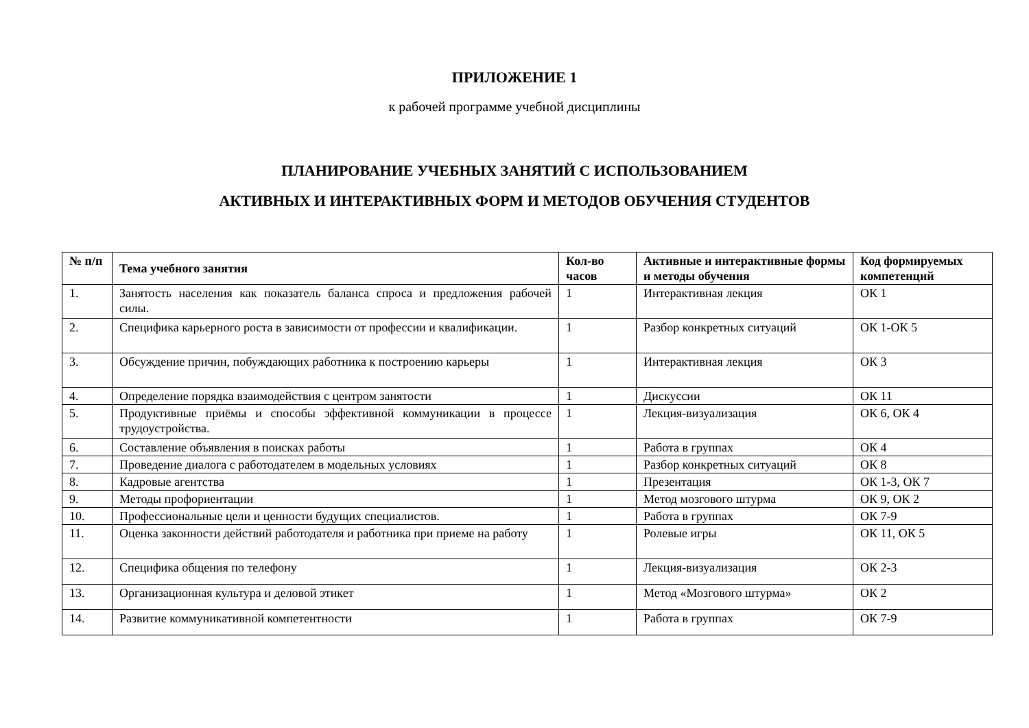ПРИЛОЖЕНИЕ 1
к рабочей программе учебной дисциплины
ПЛАНИРОВАНИЕ УЧЕБНЫХ ЗАНЯТИЙ С ИСПОЛЬЗОВАНИЕМ
АКТИВНЫХ И ИНТЕРАКТИВНЫХ ФОРМ И МЕТОДОВ ОБУЧЕНИЯ СТУДЕНТОВ
| № п/п | Тема учебного занятия | Кол-во часов | Активные и интерактивные формы и методы обучения | Код формируемых компетенций |
| --- | --- | --- | --- | --- |
| 1. | Занятость населения как показатель баланса спроса и предложения рабочей силы. | 1 | Интерактивная лекция | ОК 1 |
| 2. | Специфика карьерного роста в зависимости от профессии и квалификации. | 1 | Разбор конкретных ситуаций | ОК 1-ОК 5 |
| 3. | Обсуждение причин, побуждающих работника к построению карьеры | 1 | Интерактивная лекция | ОК 3 |
| 4. | Определение порядка взаимодействия с центром занятости | 1 | Дискуссии | ОК 11 |
| 5. | Продуктивные приёмы и способы эффективной коммуникации в процессе трудоустройства. | 1 | Лекция-визуализация | ОК 6, ОК 4 |
| 6. | Составление объявления в поисках работы | 1 | Работа в группах | ОК 4 |
| 7. | Проведение диалога с работодателем в модельных условиях | 1 | Разбор конкретных ситуаций | ОК 8 |
| 8. | Кадровые агентства | 1 | Презентация | ОК 1-3, ОК 7 |
| 9. | Методы профориентации | 1 | Метод мозгового штурма | ОК 9, ОК 2 |
| 10. | Профессиональные цели и ценности будущих специалистов. | 1 | Работа в группах | ОК 7-9 |
| 11. | Оценка законности действий работодателя и работника при приеме на работу | 1 | Ролевые игры | ОК 11, ОК 5 |
| 12. | Специфика общения по телефону | 1 | Лекция-визуализация | ОК 2-3 |
| 13. | Организационная культура и деловой этикет | 1 | Метод «Мозгового штурма» | ОК 2 |
| 14. | Развитие коммуникативной компетентности | 1 | Работа в группах | ОК 7-9 |